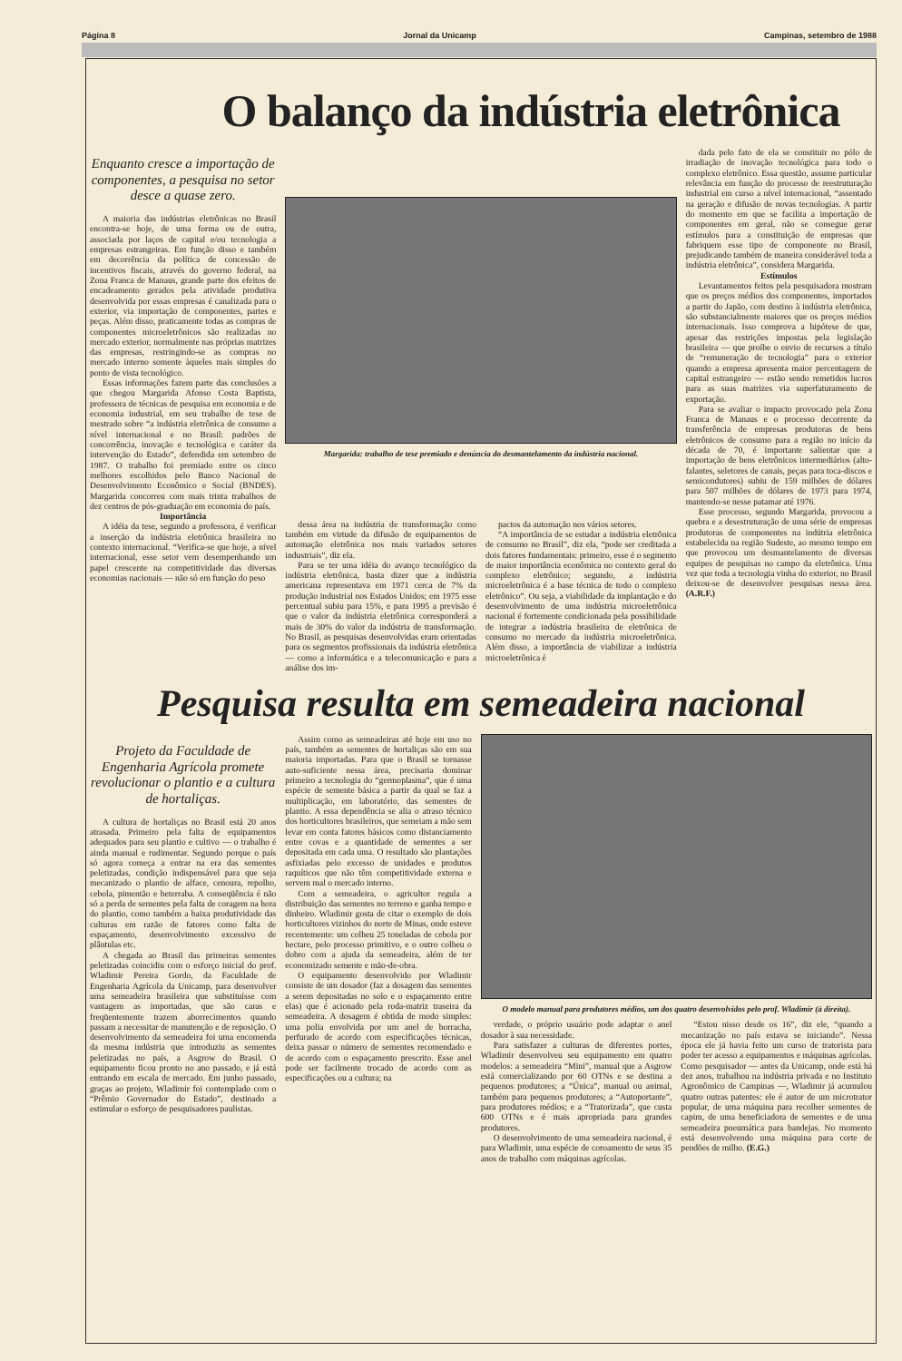Página 8 Jornal da Unicamp Campinas, setembro de 1988
O balanço da indústria eletrônica
Enquanto cresce a importação de componentes, a pesquisa no setor desce a quase zero.
A maioria das indústrias eletrônicas no Brasil encontra-se hoje, de uma forma ou de outra, associada por laços de capital e/ou tecnologia a empresas estrangeiras. Em função disso e também em decorrência da política de concessão de incentivos fiscais, através do governo federal, na Zona Franca de Manaus, grande parte dos efeitos de encadeamento gerados pela atividade produtiva desenvolvida por essas empresas é canalizada para o exterior, via importação de componentes, partes e peças. Além disso, praticamente todas as compras de componentes microeletrônicos são realizadas no mercado exterior, normalmente nas próprias matrizes das empresas, restringindo-se as compras no mercado interno somente àqueles mais simples do ponto de vista tecnológico.
Essas informações fazem parte das conclusões a que chegou Margarida Afonso Costa Baptista, professora de técnicas de pesquisa em economia e de economia industrial, em seu trabalho de tese de mestrado sobre “a indústria eletrônica de consumo a nível internacional e no Brasil: padrões de concorrência, inovação e tecnológica e caráter da intervenção do Estado”, defendida em setembro de 1987. O trabalho foi premiado entre os cinco melhores escolhidos pelo Banco Nacional de Desenvolvimento Econômico e Social (BNDES). Margarida concorreu com mais trinta trabalhos de dez centros de pós-graduação em economia do país.
Importância
A idéia da tese, segundo a professora, é verificar a inserção da indústria eletrônica brasileira no contexto internacional. “Verifica-se que hoje, a nível internacional, esse setor vem desempenhando um papel crescente na competitividade das diversas economias nacionais — não só em função do peso
Margarida: trabalho de tese premiado e denúncia do desmantelamento da indústria nacional.
dessa área na indústria de transformação como também em virtude da difusão de equipamentos de automação eletrônica nos mais variados setores industriais”, diz ela.
Para se ter uma idéia do avanço tecnológico da indústria eletrônica, basta dizer que a indústria americana representava em 1971 cerca de 7% da produção industrial nos Estados Unidos; em 1975 esse percentual subiu para 15%, e para 1995 a previsão é que o valor da indústria eletrônica corresponderá a mais de 30% do valor da indústria de transformação. No Brasil, as pesquisas desenvolvidas eram orientadas para os segmentos profissionais da indústria eletrônica — como a informática e a telecomunicação e para a análise dos im-
pactos da automação nos vários setores.
“A importância de se estudar a indústria eletrônica de consumo no Brasil”, diz ela, “pode ser creditada a dois fatores fundamentais: primeiro, esse é o segmento de maior importância econômica no contexto geral do complexo eletrônico; segundo, a indústria microeletrônica é a base técnica de todo o complexo eletrônico”. Ou seja, a viabilidade da implantação e do desenvolvimento de uma indústria microeletrônica nacional é fortemente condicionada pela possibilidade de integrar a indústria brasileira de eletrônica de consumo no mercado da indústria microeletrônica. Além disso, a importância de viabilizar a indústria microeletrônica é
dada pelo fato de ela se constituir no pólo de irradiação de inovação tecnológica para todo o complexo eletrônico. Essa questão, assume particular relevância em função do processo de reestruturação industrial em curso a nível internacional, “assentado na geração e difusão de novas tecnologias. A partir do momento em que se facilita a importação de componentes em geral, não se consegue gerar estímulos para a constituição de empresas que fabriquem esse tipo de componente no Brasil, prejudicando também de maneira considerável toda a indústria eletrônica”, considera Margarida.
Estímulos
Levantamentos feitos pela pesquisadora mostram que os preços médios dos componentes, importados a partir do Japão, com destino à indústria eletrônica, são substancialmente maiores que os preços médios internacionais. Isso comprova a hipótese de que, apesar das restrições impostas pela legislação brasileira — que proíbe o envio de recursos a título de “remuneração de tecnologia” para o exterior quando a empresa apresenta maior percentagem de capital estrangeiro — estão sendo remetidos lucros para as suas matrizes via superfaturamento de exportação.
Para se avaliar o impacto provocado pela Zona Franca de Manaus e o processo decorrente da transferência de empresas produtoras de bens eletrônicos de consumo para a região no início da década de 70, é importante salientar que a importação de bens eletrônicos intermediários (alto-falantes, seletores de canais, peças para toca-discos e semicondutores) subiu de 159 milhões de dólares para 507 milhões de dólares de 1973 para 1974, mantendo-se nesse patamar até 1976.
Esse processo, segundo Margarida, provocou a quebra e a desestruturação de uma série de empresas produtoras de componentes na indútria eletrônica estabelecida na região Sudeste, ao mesmo tempo em que provocou um desmantelamento de diversas equipes de pesquisas no campo da eletrônica. Uma vez que toda a tecnologia vinha do exterior, no Brasil deixou-se de desenvolver pesquisas nessa área.(A.R.F.)
Pesquisa resulta em semeadeira nacional
Projeto da Faculdade de Engenharia Agrícola promete revolucionar o plantio e a cultura de hortaliças.
A cultura de hortaliças no Brasil está 20 anos atrasada. Primeiro pela falta de equipamentos adequados para seu plantio e cultivo — o trabalho é ainda manual e rudimentar. Segundo porque o país só agora começa a entrar na era das sementes peletizadas, condição indispensável para que seja mecanizado o plantio de alface, cenoura, repolho, cebola, pimentão e beterraba. A conseqüência é não só a perda de sementes pela falta de coragem na hora do plantio, como também a baixa produtividade das culturas em razão de fatores como falta de espaçamento, desenvolvimento excessivo de plântulas etc.
A chegada ao Brasil das primeiras sementes peletizadas coincidiu com o esforço inicial do prof. Wladimir Pereira Gordo, da Faculdade de Engenharia Agrícola da Unicamp, para desenvolver uma semeadeira brasileira que substituísse com vantagem as importadas, que são caras e freqüentemente trazem aborrecimentos quando passam a necessitar de manutenção e de reposição. O desenvolvimento da semeadeira foi uma encomenda da mesma indústria que introduziu as sementes peletizadas no país, a Asgrow do Brasil. O equipamento ficou pronto no ano passado, e já está entrando em escala de mercado. Em junho passado, graças ao projeto, Wladimir foi contemplado com o “Prêmio Governador do Estado”, destinado a estimular o esforço de pesquisadores paulistas.
Assim como as semeadeiras até hoje em uso no país, também as sementes de hortaliças são em sua maioria importadas. Para que o Brasil se tornasse auto-suficiente nessa área, precisaria dominar primeiro a tecnologia do “germoplasma”, que é uma espécie de semente básica a partir da qual se faz a multiplicação, em laboratório, das sementes de plantio. A essa dependência se alia o atraso técnico dos horticultores brasileiros, que semeiam a mão sem levar em conta fatores básicos como distanciamento entre covas e a quantidade de sementes a ser depositada em cada uma. O resultado são plantações asfixiadas pelo excesso de unidades e produtos raquíticos que não têm competitividade externa e servem mal o mercado interno.
Com a semeadeira, o agricultor regula a distribuição das sementes no terreno e ganha tempo e dinheiro. Wladimir gosta de citar o exemplo de dois horticultores vizinhos do norte de Minas, onde esteve recentemente: um colheu 25 toneladas de cebola por hectare, pelo processo primitivo, e o outro colheu o dobro com a ajuda da semeadeira, além de ter economizado semente e mão-de-obra.
O equipamento desenvolvido por Wladimir consiste de um dosador (faz a dosagem das sementes a serem depositadas no solo e o espaçamento entre elas) que é acionado pela roda-matriz traseira da semeadeira. A dosagem é obtida de modo simples: uma polia envolvida por um anel de borracha, perfurado de acordo com especificações técnicas, deixa passar o número de sementes recomendado e de acordo com o espaçamento prescrito. Esse anel pode ser facilmente trocado de acordo com as especificações ou a cultura; na
O modelo manual para produtores médios, um dos quatro desenvolvidos pelo prof. Wladimir (à direita).
verdade, o próprio usuário pode adaptar o anel dosador à sua necessidade.
Para satisfazer a culturas de diferentes portes, Wladimir desenvolveu seu equipamento em quatro modelos: a semeadeira “Mini”, manual que a Asgrow está comercializando por 60 OTNs e se destina a pequenos produtores; a “Única”, manual ou animal, também para pequenos produtores; a “Autoportante”, para produtores médios; e a “Tratorizada”, que custa 600 OTNs e é mais apropriada para grandes produtores.
O desenvolvimento de uma semeadeira nacional, é para Wladimir, uma espécie de coroamento de seus 35 anos de trabalho com máquinas agrícolas.
“Estou nisso desde os 16”, diz ele, “quando a mecanização no país estava se iniciando”. Nessa época ele já havia feito um curso de tratorista para poder ter acesso a equipamentos e máquinas agrícolas. Como pesquisador — antes da Unicamp, onde está há dez anos, trabalhou na indústria privada e no Instituto Agronômico de Campinas —, Wladimir já acumulou quatro outras patentes: ele é autor de um microtrator popular, de uma máquina para recolher sementes de capim, de uma beneficiadora de sementes e de uma semeadeira pneumática para bandejas. No momento está desenvolvendo uma máquina para corte de pendões de milho. (E.G.)